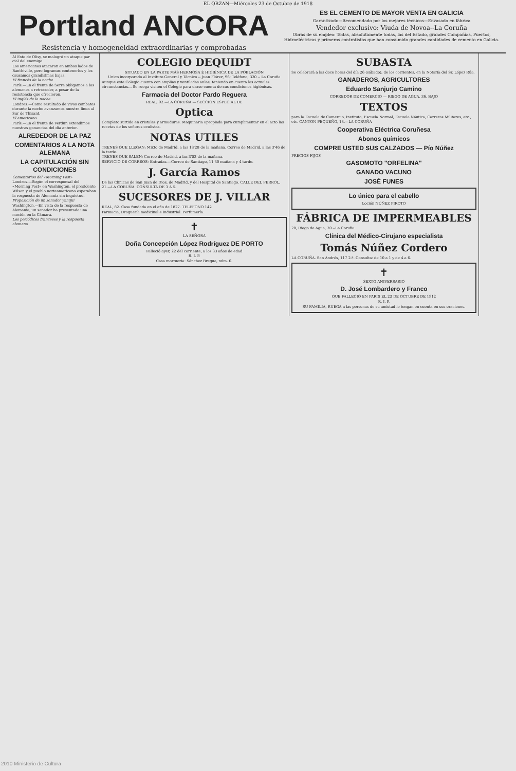EL ORZAN—Miércoles 23 de Octubre de 1918
Portland ANCORA
Resistencia y homogeneidad extraordinarias y comprobadas
ES EL CEMENTO DE MAYOR VENTA EN GALICIA
Garantizado—Recomendado por los mejores técnicos—Envasado en fábrica
Vendedor exclusivo: Viuda de Novoa--La Coruña
Obras de su empleo: Todas, absolutamente todas, las del Estado, grandes Compañías, Puertos, Hidroeléctricas y primeros contratistas que han consumido grandes cantidades de cemento en Galicia.
Al Este de Olisy, se malogró un ataque par cial del enemigo.
Los americanos atacaron en ambos lados de Banthiville, pero logramos contenerlos y les causamos grandísimas bajas.
El francés de la noche
París.—En el frente de Serre obligamos a los alemanes a retroceder, a pesar de la resistencia que ofrecieron.
El inglés de la noche
Londres.—Como resultado de vivos combates durante la noche avanzamos nuestra línea al Sur de Thisant.
El americano
París.—En el frente de Verdun extendimos nuestras ganancias del día anterior.
ALREDEDOR DE LA PAZ
COMENTARIOS A LA NOTA ALEMANA
LA CAPITULACIÓN SIN CONDICIONES
Comentarios del «Morning Post»
Londres.—Según el corresponsal del «Morning Post» en Washington, el presidente Wilson y el pueblo norteamericano esperaban la respuesta de Alemania sin inquietud.
Proposición de un senador yanqui
Washington.—En vista de la respuesta de Alemania, un senador ha presentado una moción en la Cámara.
Los periódicos franceses y la respuesta alemana
COLEGIO DEQUIDT
SITUADO EN LA PARTE MÁS HERMOSA É HIGIÉNICA DE LA POBLACIÓN
Unico incorporado al Instituto General y Técnico -- Juan Flórez, 96; Teléfono, 330 -- La Coruña
Aunque este Colegio cuenta con amplias y ventiladas aulas, teniendo en cuenta las actuales circunstancias... Se ruega visiten el Colegio para darse cuenta de sus condiciones higiénicas.
Farmacia del Doctor Pardo Reguera
REAL, 92.—LA CORUÑA — SECCION ESPECIAL DE
Optica
Completo surtido en cristales y armaduras. Maquinaria apropiada para cumplimentar en el acto las recetas de los señores oculistas.
NOTAS UTILES
TRENES QUE LLEGAN: Mixto de Madrid, a las 13'28 de la mañana. Correo de Madrid, a las 3'46 de la tarde.
TRENES QUE SALEN: Correo de Madrid, a las 3'53 de la mañana.
SERVICIO DE CORREOS: Entradas.—Correo de Santiago, 11'30 mañana y 4 tarde.
J. García Ramos
De las Clínicas de San Juan de Dios, de Madrid, y del Hospital de Santiago. CALLE DEL FERROL, 21.—LA CORUÑA. CONSULTA DE 3 A 5.
SUCESORES DE J. VILLAR
REAL, 82. Casa fundada en el año de 1827. TELEFONO 142
Farmacia, Droguería medicinal e industrial. Perfumería.
✝
LA SEÑORA
Doña Concepción López Rodríguez DE PORTO
Falleció ayer, 22 del corriente, a los 33 años de edad
R. I. P.
Casa mortuoria: Sánchez Bregua, núm. 6.
SUBASTA
Se celebrará a las doce horas del día 26 (sábado), de los corrientes, en la Notaría del Sr. López Rúa.
GANADEROS, AGRICULTORES
Eduardo Sanjurjo Camino
CORREDOR DE COMERCIO — RIEGO DE AGUA, 36, BAJO
TEXTOS
para la Escuela de Comercio, Instituto, Escuela Normal, Escuela Náutica, Carreras Militares, etc., etc. CANTON PEQUEÑO, 13.—LA CORUÑA
Cooperativa Eléctrica Coruñesa
Abonos químicos
COMPRE USTED SUS CALZADOS — Pío Núñez
PRECIOS FIJOS
GASOMOTO "ORFELINA"
GANADO VACUNO
JOSÉ FUNES
Lo único para el cabello
Loción NÚÑEZ PIROTO
FÁBRICA DE IMPERMEABLES
20, Riego de Agua, 20.--La Coruña
Clínica del Médico-Cirujano especialista
Tomás Núñez Cordero
LA CORUÑA. San Andrés, 117 2.º. Consulta: de 10 a 1 y de 4 a 6.
✝
SEXTO ANIVERSARIO
D. José Lombardero y Franco
QUE FALLECIO EN PARIS EL 23 DE OCTUBRE DE 1912
R. I. P.
SU FAMILIA, RUEGA a las personas de su amistad le tengan en cuenta en sus oraciones.
2010 Ministerio de Cultura